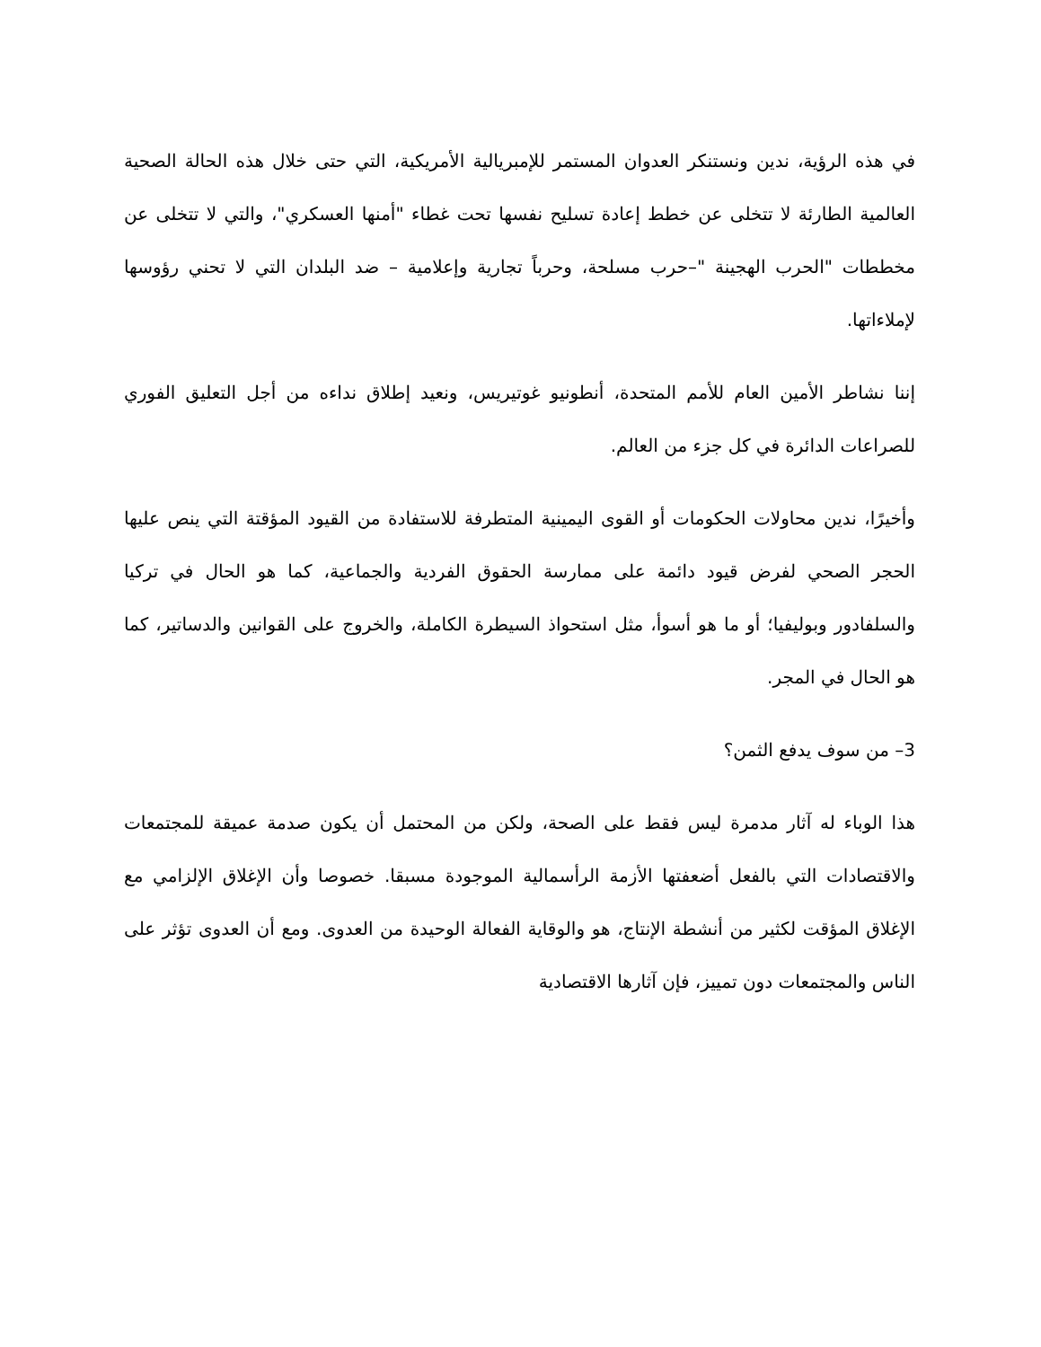في هذه الرؤية، ندين ونستنكر العدوان المستمر للإمبريالية الأمريكية، التي حتى خلال هذه الحالة الصحية العالمية الطارئة لا تتخلى عن خطط إعادة تسليح نفسها تحت غطاء "أمنها العسكري"، والتي لا تتخلى عن مخططات "الحرب الهجينة "–حرب مسلحة، وحرباً تجارية وإعلامية – ضد البلدان التي لا تحني رؤوسها لإملاءاتها.
إننا نشاطر الأمين العام للأمم المتحدة، أنطونيو غوتيريس، ونعيد إطلاق نداءه من أجل التعليق الفوري للصراعات الدائرة في كل جزء من العالم.
وأخيرًا، ندين محاولات الحكومات أو القوى اليمينية المتطرفة للاستفادة من القيود المؤقتة التي ينص عليها الحجر الصحي لفرض قيود دائمة على ممارسة الحقوق الفردية والجماعية، كما هو الحال في تركيا والسلفادور وبوليفيا؛ أو ما هو أسوأ، مثل استحواذ السيطرة الكاملة، والخروج على القوانين والدساتير، كما هو الحال في المجر.
3– من سوف يدفع الثمن؟
هذا الوباء له آثار مدمرة ليس فقط على الصحة، ولكن من المحتمل أن يكون صدمة عميقة للمجتمعات والاقتصادات التي بالفعل أضعفتها الأزمة الرأسمالية الموجودة مسبقا. خصوصا وأن الإغلاق الإلزامي مع الإغلاق المؤقت لكثير من أنشطة الإنتاج، هو والوقاية الفعالة الوحيدة من العدوى. ومع أن العدوى تؤثر على الناس والمجتمعات دون تمييز، فإن آثارها الاقتصادية